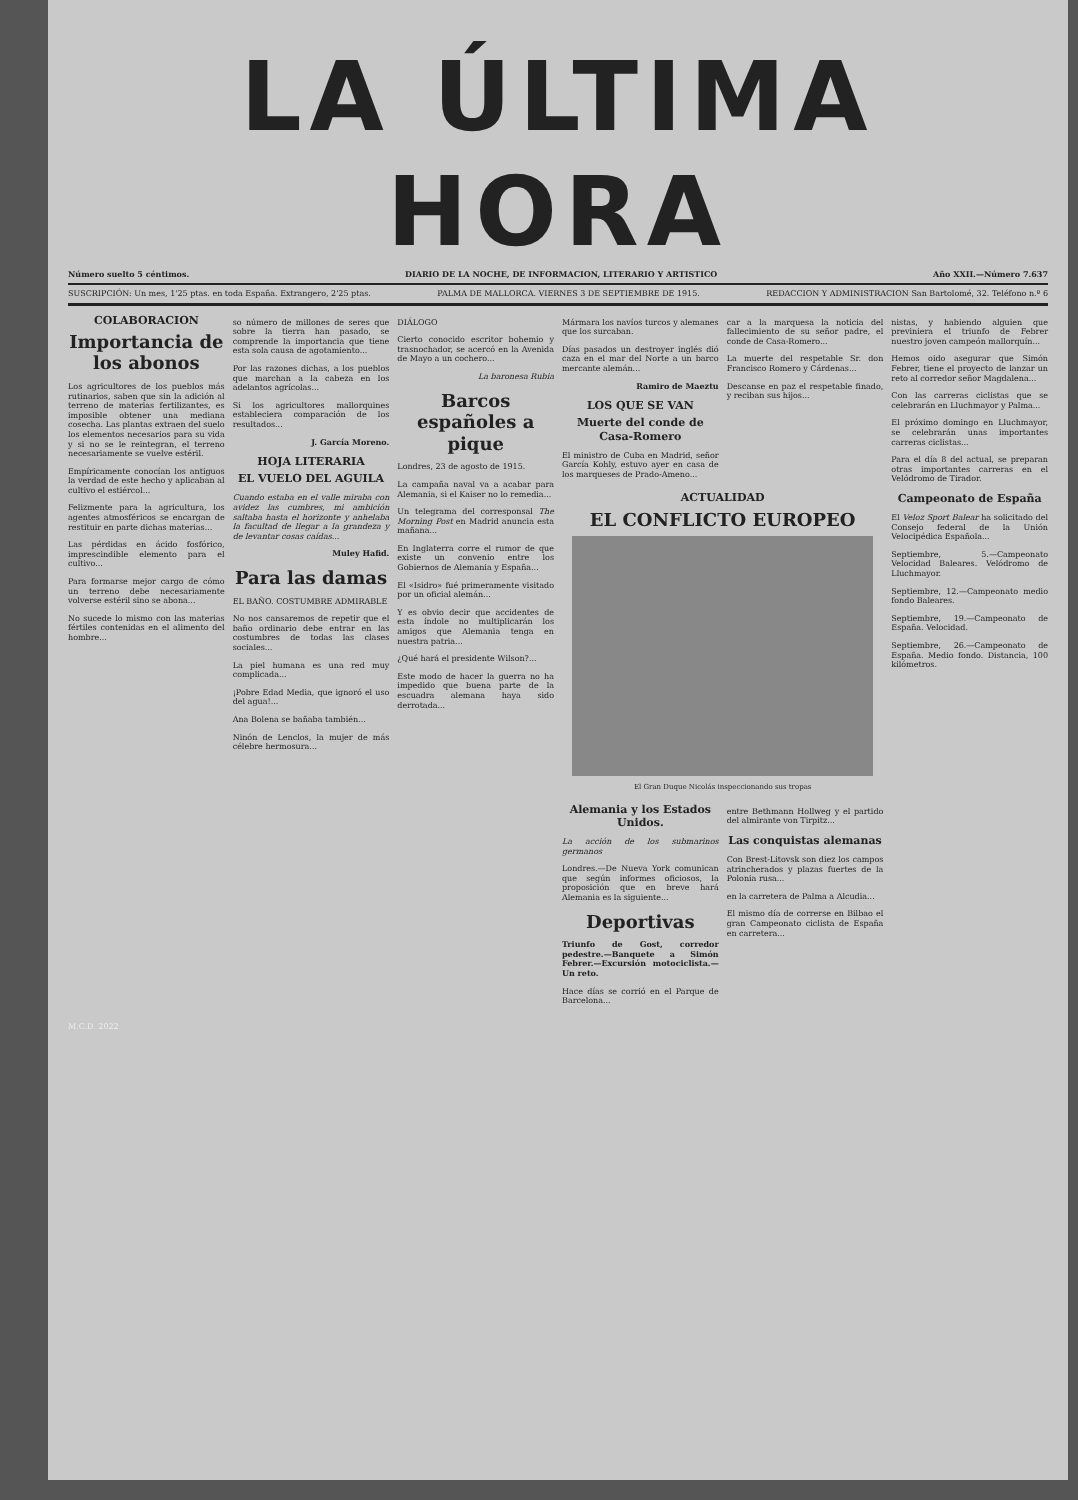LA ÚLTIMA HORA
Número suelto 5 céntimos. DIARIO DE LA NOCHE, DE INFORMACION, LITERARIO Y ARTISTICO Año XXII.—Número 7.637
SUSCRIPCIÓN: Un mes, 1'25 ptas. en toda España. Extrangero, 2'25 ptas. PALMA DE MALLORCA. VIERNES 3 DE SEPTIEMBRE DE 1915. REDACCION Y ADMINISTRACION San Bartolomé, 32. Teléfono n.º 6
COLABORACION
Importancia de los abonos
Los agricultores de los pueblos más rutinarios, saben que sin la adición al terreno de materias fertilizantes, es imposible obtener una mediana cosecha. Las plantas extraen del suelo los elementos necesarios para su vida y si no se le reintegran, el terreno necesariamente se vuelve estéril.
Empíricamente conocían los antiguos la verdad de este hecho y aplicaban al cultivo el estiércol...
Felizmente para la agricultura, los agentes atmosféricos se encargan de restituir en parte dichas materias...
Las pérdidas en ácido fosfórico, imprescindible elemento para el cultivo...
Para formarse mejor cargo de cómo un terreno debe necesariamente volverse estéril sino se abona...
No sucede lo mismo con las materias fértiles contenidas en el alimento del hombre...
so número de millones de seres que sobre la tierra han pasado, se comprende la importancia que tiene esta sola causa de agotamiento...
Por las razones dichas, a los pueblos que marchan a la cabeza en los adelantos agrícolas...
Si los agricultores mallorquines estableciera comparación de los resultados...
J. García Moreno.
HOJA LITERARIA
EL VUELO DEL AGUILA
Cuando estaba en el valle miraba con avidez las cumbres, mi ambición saltaba hasta el horizonte y anhelaba la facultad de llegar a la grandeza y de levantar cosas caídas...
Muley Hafid.
Para las damas
EL BAÑO. COSTUMBRE ADMIRABLE
No nos cansaremos de repetir que el baño ordinario debe entrar en las costumbres de todas las clases sociales...
La piel humana es una red muy complicada...
¡Pobre Edad Media, que ignoró el uso del agua!...
Ana Bolena se bañaba también...
Ninón de Lenclos, la mujer de más célebre hermosura...
DIÁLOGO
Cierto conocido escritor bohemio y trasnochador, se acercó en la Avenida de Mayo a un cochero...
La baronesa Rubia
Barcos españoles a pique
Londres, 23 de agosto de 1915.
La campaña naval va a acabar para Alemania, si el Kaiser no lo remedia...
Un telegrama del corresponsal The Morning Post en Madrid anuncia esta mañana...
En Inglaterra corre el rumor de que existe un convenio entre los Gobiernos de Alemania y España...
El «Isidro» fué primeramente visitado por un oficial alemán...
Y es obvio decir que accidentes de esta índole no multiplicarán los amigos que Alemania tenga en nuestra patria...
¿Qué hará el presidente Wilson?...
Este modo de hacer la guerra no ha impedido que buena parte de la escuadra alemana haya sido derrotada...
Mármara los navíos turcos y alemanes que los surcaban.
Días pasados un destroyer inglés dió caza en el mar del Norte a un barco mercante alemán...
Ramiro de Maeztu
LOS QUE SE VAN
Muerte del conde de Casa-Romero
El ministro de Cuba en Madrid, señor García Kohly, estuvo ayer en casa de los marqueses de Prado-Ameno...
car a la marquesa la noticia del fallecimiento de su señor padre, el conde de Casa-Romero...
La muerte del respetable Sr. don Francisco Romero y Cárdenas...
Descanse en paz el respetable finado, y reciban sus hijos...
ACTUALIDAD
EL CONFLICTO EUROPEO
El Gran Duque Nicolás inspeccionando sus tropas
Alemania y los Estados Unidos.
La acción de los submarinos germanos
Londres.—De Nueva York comunican que según informes oficiosos, la proposición que en breve hará Alemania es la siguiente...
Deportivas
Triunfo de Gost, corredor pedestre.—Banquete a Simón Febrer.—Excursión motociclista.—Un reto.
Hace días se corrió en el Parque de Barcelona...
entre Bethmann Hollweg y el partido del almirante von Tirpitz...
Las conquistas alemanas
Con Brest-Litovsk son diez los campos atrincherados y plazas fuertes de la Polonia rusa...
en la carretera de Palma a Alcudia...
El mismo día de correrse en Bilbao el gran Campeonato ciclista de España en carretera...
nistas, y habiendo alguien que previniera el triunfo de Febrer nuestro joven campeón mallorquín...
Hemos oido asegurar que Simón Febrer, tiene el proyecto de lanzar un reto al corredor señor Magdalena...
Con las carreras ciclistas que se celebrarán en Lluchmayor y Palma...
El próximo domingo en Lluchmayor, se celebrarán unas importantes carreras ciclistas...
Para el día 8 del actual, se preparan otras importantes carreras en el Velódromo de Tirador.
Campeonato de España
El Veloz Sport Balear ha solicitado del Consejo federal de la Unión Velocipédica Española...
Septiembre, 5.—Campeonato Velocidad Baleares. Velódromo de Lluchmayor.
Septiembre, 12.—Campeonato medio fondo Baleares.
Septiembre, 19.—Campeonato de España. Velocidad.
Septiembre, 26.—Campeonato de España. Medio fondo. Distancia, 100 kilómetros.
M.C.D. 2022